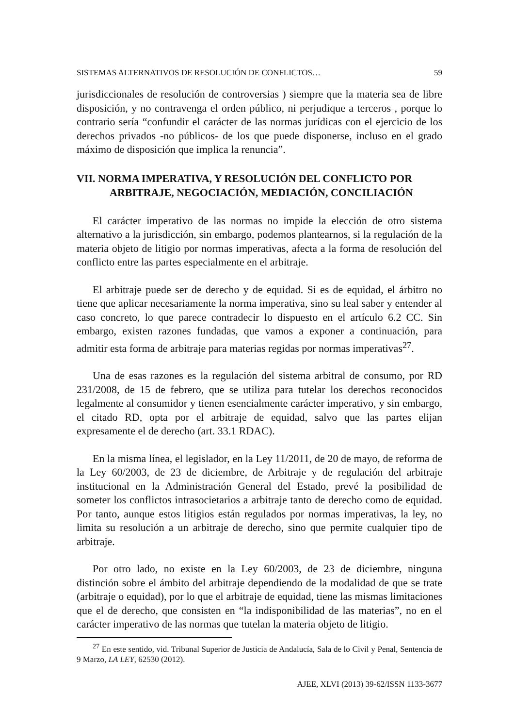SISTEMAS ALTERNATIVOS DE RESOLUCIÓN DE CONFLICTOS… 59
jurisdiccionales de resolución de controversias ) siempre que la materia sea de libre disposición, y no contravenga el orden público, ni perjudique a terceros , porque lo contrario sería “confundir el carácter de las normas jurídicas con el ejercicio de los derechos privados -no públicos- de los que puede disponerse, incluso en el grado máximo de disposición que implica la renuncia”.
VII. NORMA IMPERATIVA, Y RESOLUCIÓN DEL CONFLICTO POR ARBITRAJE, NEGOCIACIÓN, MEDIACIÓN, CONCILIACIÓN
El carácter imperativo de las normas no impide la elección de otro sistema alternativo a la jurisdicción, sin embargo, podemos plantearnos, si la regulación de la materia objeto de litigio por normas imperativas, afecta a la forma de resolución del conflicto entre las partes especialmente en el arbitraje.
El arbitraje puede ser de derecho y de equidad. Si es de equidad, el árbitro no tiene que aplicar necesariamente la norma imperativa, sino su leal saber y entender al caso concreto, lo que parece contradecir lo dispuesto en el artículo 6.2 CC. Sin embargo, existen razones fundadas, que vamos a exponer a continuación, para admitir esta forma de arbitraje para materias regidas por normas imperativas<sup>27</sup>.
Una de esas razones es la regulación del sistema arbitral de consumo, por RD 231/2008, de 15 de febrero, que se utiliza para tutelar los derechos reconocidos legalmente al consumidor y tienen esencialmente carácter imperativo, y sin embargo, el citado RD, opta por el arbitraje de equidad, salvo que las partes elijan expresamente el de derecho (art. 33.1 RDAC).
En la misma línea, el legislador, en la Ley 11/2011, de 20 de mayo, de reforma de la Ley 60/2003, de 23 de diciembre, de Arbitraje y de regulación del arbitraje institucional en la Administración General del Estado, prevé la posibilidad de someter los conflictos intrasocietarios a arbitraje tanto de derecho como de equidad. Por tanto, aunque estos litigios están regulados por normas imperativas, la ley, no limita su resolución a un arbitraje de derecho, sino que permite cualquier tipo de arbitraje.
Por otro lado, no existe en la Ley 60/2003, de 23 de diciembre, ninguna distinción sobre el ámbito del arbitraje dependiendo de la modalidad de que se trate (arbitraje o equidad), por lo que el arbitraje de equidad, tiene las mismas limitaciones que el de derecho, que consisten en “la indisponibilidad de las materias”, no en el carácter imperativo de las normas que tutelan la materia objeto de litigio.
<sup>27</sup> En este sentido, vid. Tribunal Superior de Justicia de Andalucía, Sala de lo Civil y Penal, Sentencia de 9 Marzo, LA LEY, 62530 (2012).
AJEE, XLVI (2013) 39-62/ISSN 1133-3677